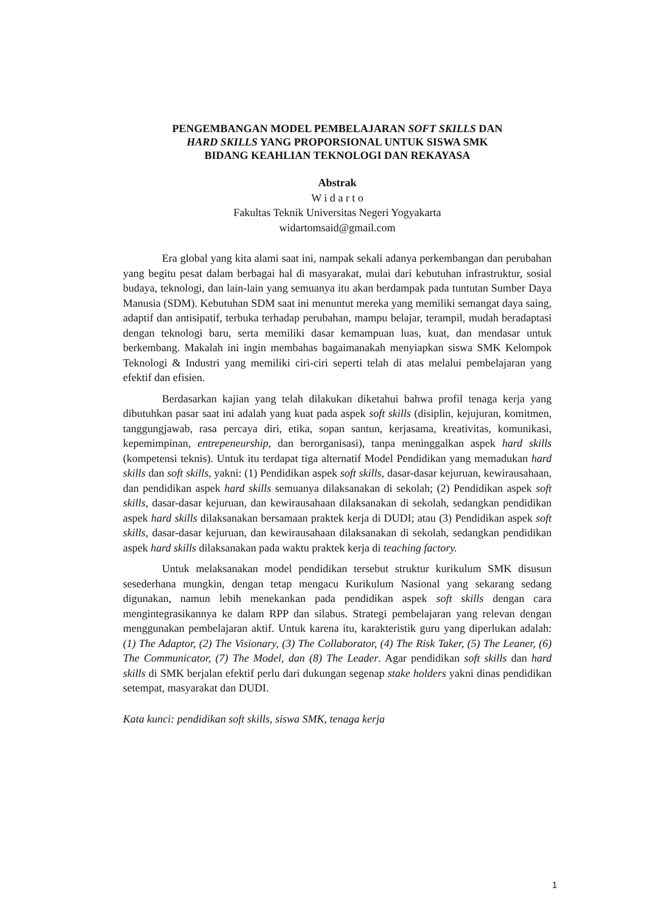PENGEMBANGAN MODEL PEMBELAJARAN SOFT SKILLS DAN
HARD SKILLS YANG PROPORSIONAL UNTUK SISWA SMK
BIDANG KEAHLIAN TEKNOLOGI DAN REKAYASA
Abstrak
W i d a r t o
Fakultas Teknik Universitas Negeri Yogyakarta
widartomsaid@gmail.com
Era global yang kita alami saat ini, nampak sekali adanya perkembangan dan perubahan yang begitu pesat dalam berbagai hal di masyarakat, mulai dari kebutuhan infrastruktur, sosial budaya, teknologi, dan lain-lain yang semuanya itu akan berdampak pada tuntutan Sumber Daya Manusia (SDM). Kebutuhan SDM saat ini menuntut mereka yang memiliki semangat daya saing, adaptif dan antisipatif, terbuka terhadap perubahan, mampu belajar, terampil, mudah beradaptasi dengan teknologi baru, serta memiliki dasar kemampuan luas, kuat, dan mendasar untuk berkembang. Makalah ini ingin membahas bagaimanakah menyiapkan siswa SMK Kelompok Teknologi & Industri yang memiliki ciri-ciri seperti telah di atas melalui pembelajaran yang efektif dan efisien.
Berdasarkan kajian yang telah dilakukan diketahui bahwa profil tenaga kerja yang dibutuhkan pasar saat ini adalah yang kuat pada aspek soft skills (disiplin, kejujuran, komitmen, tanggungjawab, rasa percaya diri, etika, sopan santun, kerjasama, kreativitas, komunikasi, kepemimpinan, entrepeneurship, dan berorganisasi), tanpa meninggalkan aspek hard skills (kompetensi teknis). Untuk itu terdapat tiga alternatif Model Pendidikan yang memadukan hard skills dan soft skills, yakni: (1) Pendidikan aspek soft skills, dasar-dasar kejuruan, kewirausahaan, dan pendidikan aspek hard skills semuanya dilaksanakan di sekolah; (2) Pendidikan aspek soft skills, dasar-dasar kejuruan, dan kewirausahaan dilaksanakan di sekolah, sedangkan pendidikan aspek hard skills dilaksanakan bersamaan praktek kerja di DUDI; atau (3) Pendidikan aspek soft skills, dasar-dasar kejuruan, dan kewirausahaan dilaksanakan di sekolah, sedangkan pendidikan aspek hard skills dilaksanakan pada waktu praktek kerja di teaching factory.
Untuk melaksanakan model pendidikan tersebut struktur kurikulum SMK disusun sesederhana mungkin, dengan tetap mengacu Kurikulum Nasional yang sekarang sedang digunakan, namun lebih menekankan pada pendidikan aspek soft skills dengan cara mengintegrasikannya ke dalam RPP dan silabus. Strategi pembelajaran yang relevan dengan menggunakan pembelajaran aktif. Untuk karena itu, karakteristik guru yang diperlukan adalah: (1) The Adaptor, (2) The Visionary, (3) The Collaborator, (4) The Risk Taker, (5) The Leaner, (6) The Communicator, (7) The Model, dan (8) The Leader. Agar pendidikan soft skills dan hard skills di SMK berjalan efektif perlu dari dukungan segenap stake holders yakni dinas pendidikan setempat, masyarakat dan DUDI.
Kata kunci: pendidikan soft skills, siswa SMK, tenaga kerja
1